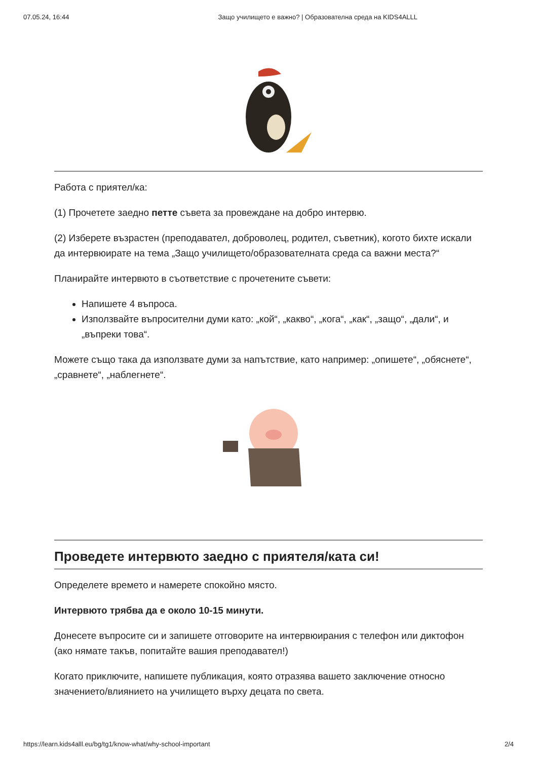07.05.24, 16:44 Защо училището е важно? | Образователна среда на KIDS4ALLL
Работа с приятел/ка:
(1) Прочетете заедно петте съвета за провеждане на добро интервю.
(2) Изберете възрастен (преподавател, доброволец, родител, съветник), когото бихте искали да интервюирате на тема „Защо училището/образователната среда са важни места?“
Планирайте интервюто в съответствие с прочетените съвети:
Напишете 4 въпроса.
Използвайте въпросителни думи като: „кой“, „какво“, „кога“, „как“, „защо“, „дали“, и „въпреки това“.
Можете също така да използвате думи за напътствие, като например: „опишете“, „обяснете“, „сравнете“, „наблегнете“.
Проведете интервюто заедно с приятеля/ката си!
Определете времето и намерете спокойно място.
Интервюто трябва да е около 10-15 минути.
Донесете въпросите си и запишете отговорите на интервюирания с телефон или диктофон (ако нямате такъв, попитайте вашия преподавател!)
Когато приключите, напишете публикация, която отразява вашето заключение относно значението/влиянието на училището върху децата по света.
https://learn.kids4alll.eu/bg/tg1/know-what/why-school-important 2/4